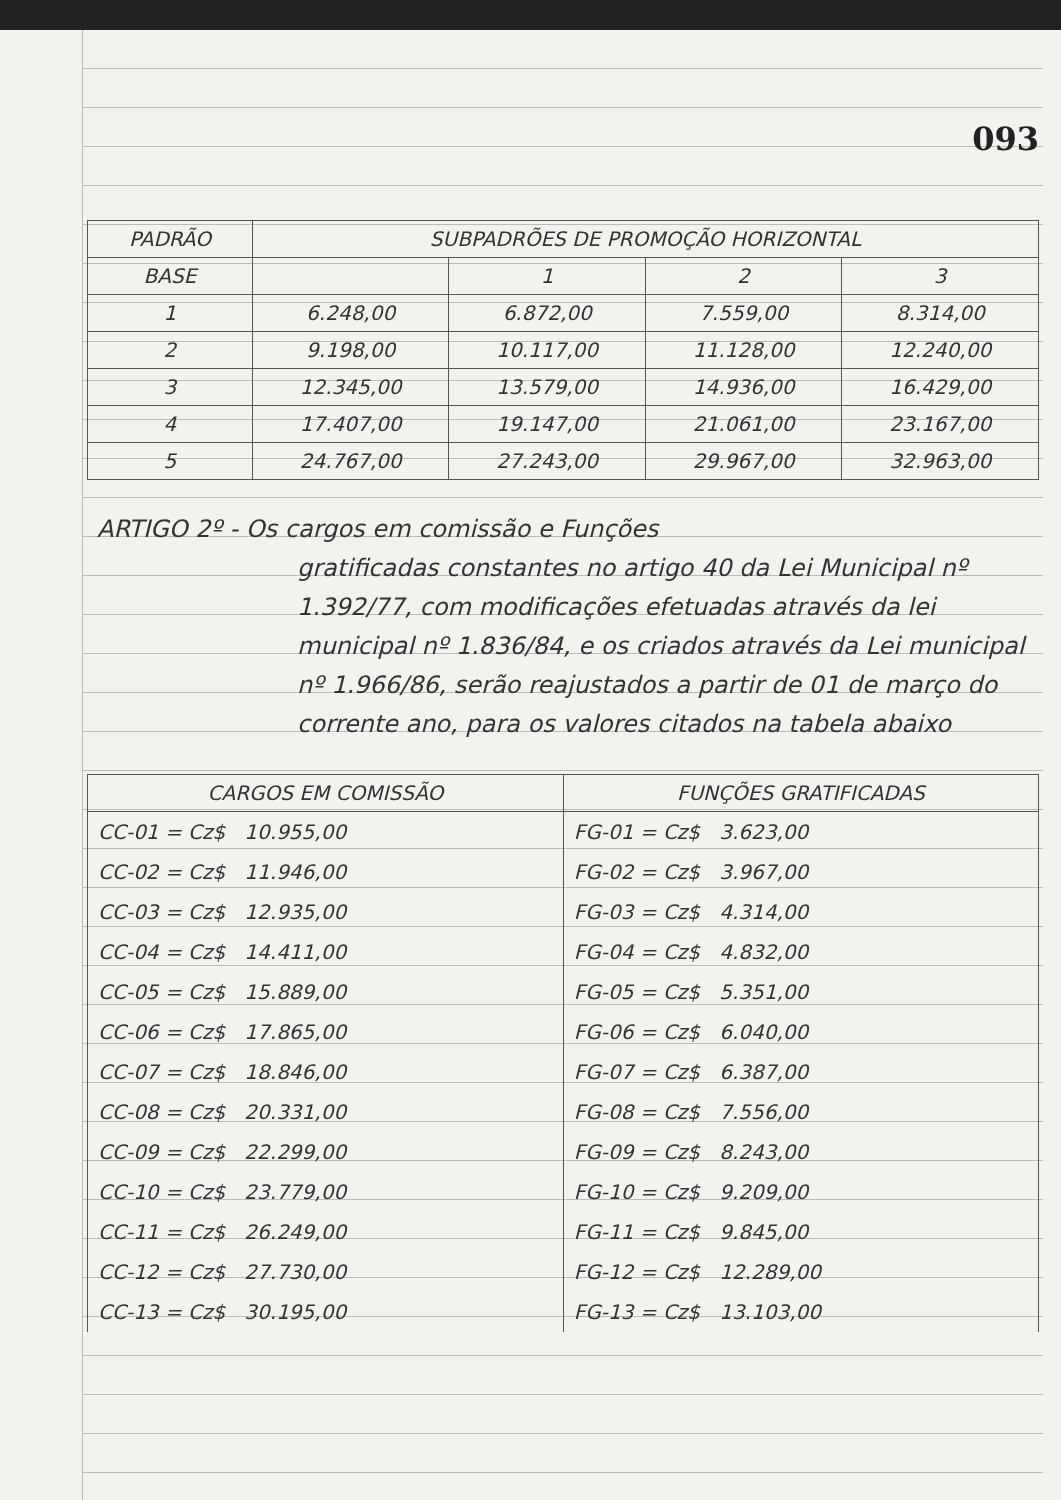093
| PADRÃO | SUBPADRÕES DE PROMOÇÃO HORIZONTAL | | | |
| --- | --- | --- | --- | --- |
| BASE | | 1 | 2 | 3 |
| 1 | 6.248,00 | 6.872,00 | 7.559,00 | 8.314,00 |
| 2 | 9.198,00 | 10.117,00 | 11.128,00 | 12.240,00 |
| 3 | 12.345,00 | 13.579,00 | 14.936,00 | 16.429,00 |
| 4 | 17.407,00 | 19.147,00 | 21.061,00 | 23.167,00 |
| 5 | 24.767,00 | 27.243,00 | 29.967,00 | 32.963,00 |
ARTIGO 2º - Os cargos em comissão e Funções
gratificadas constantes no artigo 40 da Lei Municipal nº 1.392/77, com modificações efetuadas através da lei municipal nº 1.836/84, e os criados através da Lei municipal nº 1.966/86, serão reajustados a partir de 01 de março do corrente ano, para os valores citados na tabela abaixo
| CARGOS EM COMISSÃO | FUNÇÕES GRATIFICADAS |
| --- | --- |
| CC-01 = Cz$ 10.955,00 | FG-01 = Cz$ 3.623,00 |
| CC-02 = Cz$ 11.946,00 | FG-02 = Cz$ 3.967,00 |
| CC-03 = Cz$ 12.935,00 | FG-03 = Cz$ 4.314,00 |
| CC-04 = Cz$ 14.411,00 | FG-04 = Cz$ 4.832,00 |
| CC-05 = Cz$ 15.889,00 | FG-05 = Cz$ 5.351,00 |
| CC-06 = Cz$ 17.865,00 | FG-06 = Cz$ 6.040,00 |
| CC-07 = Cz$ 18.846,00 | FG-07 = Cz$ 6.387,00 |
| CC-08 = Cz$ 20.331,00 | FG-08 = Cz$ 7.556,00 |
| CC-09 = Cz$ 22.299,00 | FG-09 = Cz$ 8.243,00 |
| CC-10 = Cz$ 23.779,00 | FG-10 = Cz$ 9.209,00 |
| CC-11 = Cz$ 26.249,00 | FG-11 = Cz$ 9.845,00 |
| CC-12 = Cz$ 27.730,00 | FG-12 = Cz$ 12.289,00 |
| CC-13 = Cz$ 30.195,00 | FG-13 = Cz$ 13.103,00 |